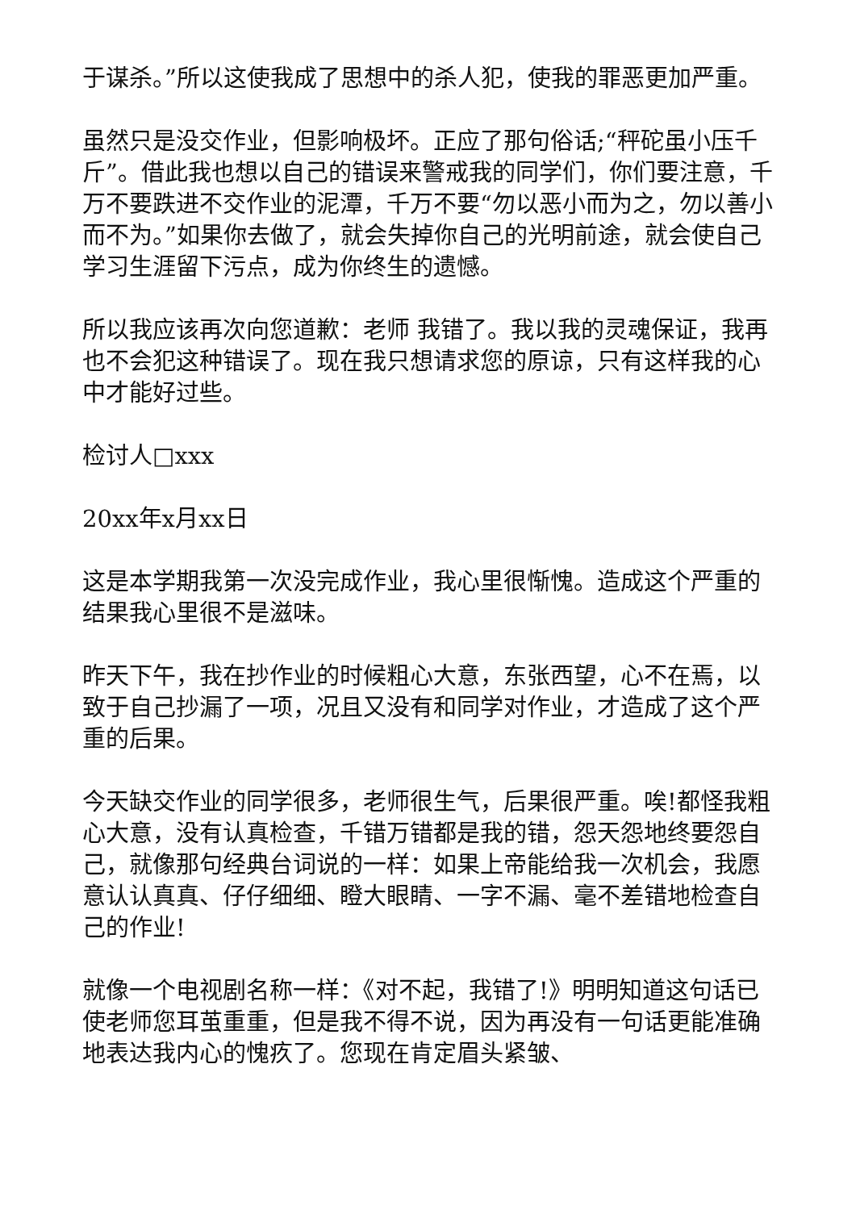于谋杀。”所以这使我成了思想中的杀人犯，使我的罪恶更加严重。
虽然只是没交作业，但影响极坏。正应了那句俗话;“秤砣虽小压千斤”。借此我也想以自己的错误来警戒我的同学们，你们要注意，千万不要跌进不交作业的泥潭，千万不要“勿以恶小而为之，勿以善小而不为。”如果你去做了，就会失掉你自己的光明前途，就会使自己学习生涯留下污点，成为你终生的遗憾。
所以我应该再次向您道歉：老师 我错了。我以我的灵魂保证，我再也不会犯这种错误了。现在我只想请求您的原谅，只有这样我的心中才能好过些。
检讨人□xxx
20xx年x月xx日
这是本学期我第一次没完成作业，我心里很惭愧。造成这个严重的结果我心里很不是滋味。
昨天下午，我在抄作业的时候粗心大意，东张西望，心不在焉，以致于自己抄漏了一项，况且又没有和同学对作业，才造成了这个严重的后果。
今天缺交作业的同学很多，老师很生气，后果很严重。唉!都怪我粗心大意，没有认真检查，千错万错都是我的错，怨天怨地终要怨自己，就像那句经典台词说的一样：如果上帝能给我一次机会，我愿意认认真真、仔仔细细、瞪大眼睛、一字不漏、毫不差错地检查自己的作业!
就像一个电视剧名称一样：《对不起，我错了!》明明知道这句话已使老师您耳茧重重，但是我不得不说，因为再没有一句话更能准确地表达我内心的愧疚了。您现在肯定眉头紧皱、